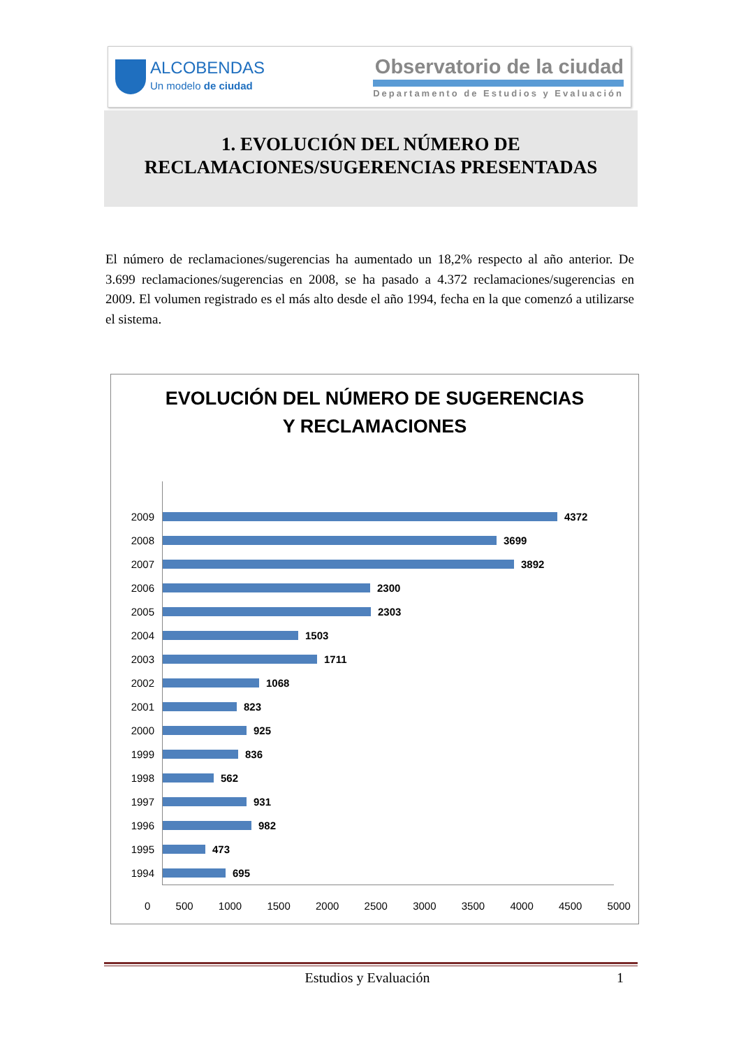ALCOBENDAS
Un modelo de ciudad
Observatorio de la ciudad
Departamento de Estudios y Evaluación
1. EVOLUCIÓN DEL NÚMERO DE
RECLAMACIONES/SUGERENCIAS PRESENTADAS
El número de reclamaciones/sugerencias ha aumentado un 18,2% respecto al año anterior. De 3.699 reclamaciones/sugerencias en 2008, se ha pasado a 4.372 reclamaciones/sugerencias en 2009. El volumen registrado es el más alto desde el año 1994, fecha en la que comenzó a utilizarse el sistema.
EVOLUCIÓN DEL NÚMERO DE SUGERENCIAS
Y RECLAMACIONES
2009
4372
2008
3699
2007
3892
2006
2300
2005
2303
2004
1503
2003
1711
2002
1068
2001
823
2000
925
1999
836
1998
562
1997
931
1996
982
1995
473
1994
695
0 500 1000 1500 2000 2500 3000 3500 4000 4500 5000
Estudios y Evaluación 1